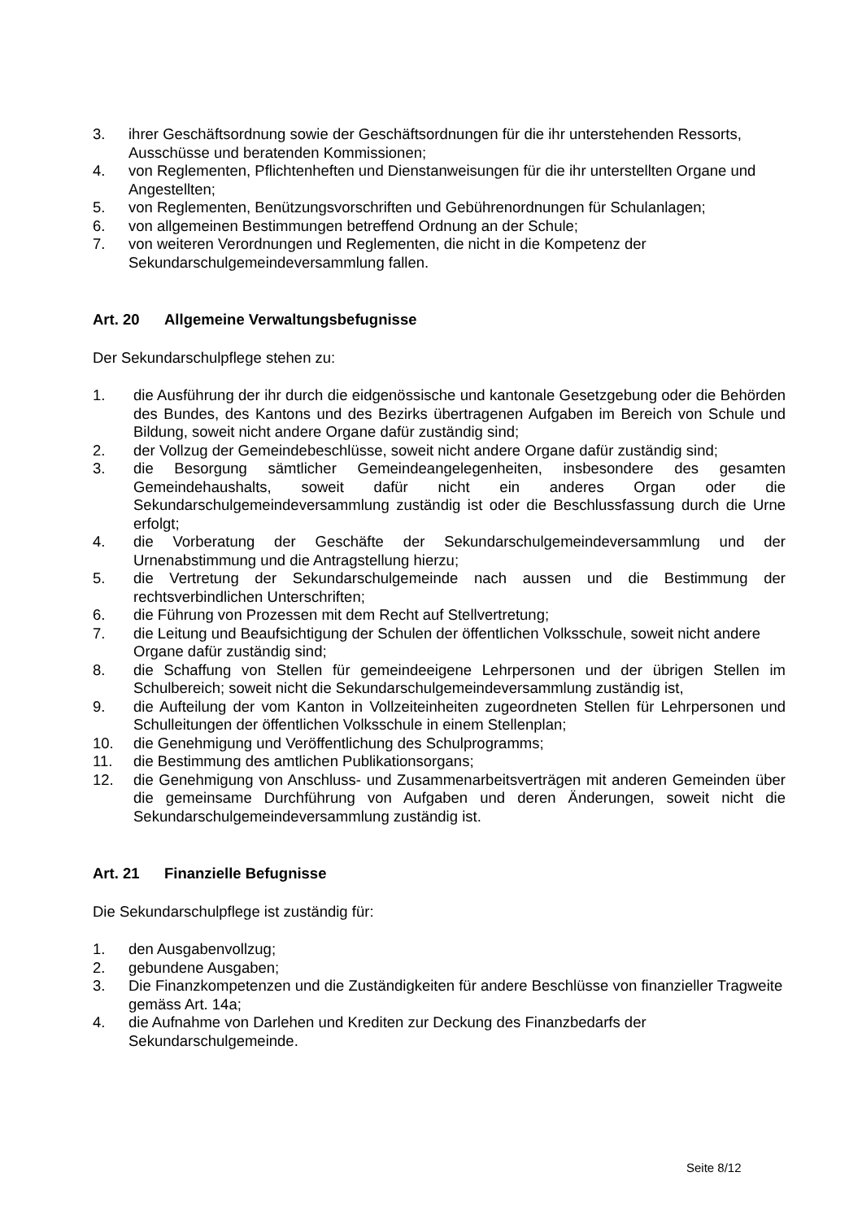3. ihrer Geschäftsordnung sowie der Geschäftsordnungen für die ihr unterstehenden Ressorts, Ausschüsse und beratenden Kommissionen;
4. von Reglementen, Pflichtenheften und Dienstanweisungen für die ihr unterstellten Organe und Angestellten;
5. von Reglementen, Benützungsvorschriften und Gebührenordnungen für Schulanlagen;
6. von allgemeinen Bestimmungen betreffend Ordnung an der Schule;
7. von weiteren Verordnungen und Reglementen, die nicht in die Kompetenz der Sekundarschulgemeindeversammlung fallen.
Art. 20 Allgemeine Verwaltungsbefugnisse
Der Sekundarschulpflege stehen zu:
1. die Ausführung der ihr durch die eidgenössische und kantonale Gesetzgebung oder die Behörden des Bundes, des Kantons und des Bezirks übertragenen Aufgaben im Bereich von Schule und Bildung, soweit nicht andere Organe dafür zuständig sind;
2. der Vollzug der Gemeindebeschlüsse, soweit nicht andere Organe dafür zuständig sind;
3. die Besorgung sämtlicher Gemeindeangelegenheiten, insbesondere des gesamten Gemeindehaushalts, soweit dafür nicht ein anderes Organ oder die Sekundarschulgemeindeversammlung zuständig ist oder die Beschlussfassung durch die Urne erfolgt;
4. die Vorberatung der Geschäfte der Sekundarschulgemeindeversammlung und der Urnenabstimmung und die Antragstellung hierzu;
5. die Vertretung der Sekundarschulgemeinde nach aussen und die Bestimmung der rechtsverbindlichen Unterschriften;
6. die Führung von Prozessen mit dem Recht auf Stellvertretung;
7. die Leitung und Beaufsichtigung der Schulen der öffentlichen Volksschule, soweit nicht andere Organe dafür zuständig sind;
8. die Schaffung von Stellen für gemeindeeigene Lehrpersonen und der übrigen Stellen im Schulbereich; soweit nicht die Sekundarschulgemeindeversammlung zuständig ist,
9. die Aufteilung der vom Kanton in Vollzeiteinheiten zugeordneten Stellen für Lehrpersonen und Schulleitungen der öffentlichen Volksschule in einem Stellenplan;
10. die Genehmigung und Veröffentlichung des Schulprogramms;
11. die Bestimmung des amtlichen Publikationsorgans;
12. die Genehmigung von Anschluss- und Zusammenarbeitsverträgen mit anderen Gemeinden über die gemeinsame Durchführung von Aufgaben und deren Änderungen, soweit nicht die Sekundarschulgemeindeversammlung zuständig ist.
Art. 21 Finanzielle Befugnisse
Die Sekundarschulpflege ist zuständig für:
1. den Ausgabenvollzug;
2. gebundene Ausgaben;
3. Die Finanzkompetenzen und die Zuständigkeiten für andere Beschlüsse von finanzieller Tragweite gemäss Art. 14a;
4. die Aufnahme von Darlehen und Krediten zur Deckung des Finanzbedarfs der Sekundarschulgemeinde.
Seite 8/12